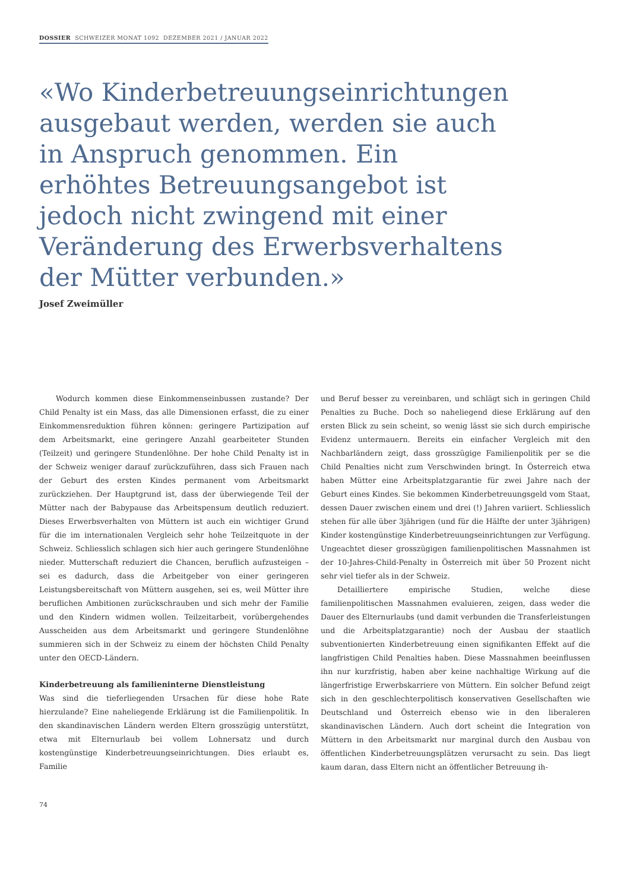DOSSIER SCHWEIZER MONAT 1092 DEZEMBER 2021 / JANUAR 2022
«Wo Kinderbetreuungseinrichtungen ausgebaut werden, werden sie auch in Anspruch genommen. Ein erhöhtes Betreuungsangebot ist jedoch nicht zwingend mit einer Veränderung des Erwerbsverhaltens der Mütter verbunden.»
Josef Zweimüller
Wodurch kommen diese Einkommenseinbussen zustande? Der Child Penalty ist ein Mass, das alle Dimensionen erfasst, die zu einer Einkommensreduktion führen können: geringere Partizipation auf dem Arbeitsmarkt, eine geringere Anzahl gearbeiteter Stunden (Teilzeit) und geringere Stundenlöhne. Der hohe Child Penalty ist in der Schweiz weniger darauf zurückzuführen, dass sich Frauen nach der Geburt des ersten Kindes permanent vom Arbeitsmarkt zurückziehen. Der Hauptgrund ist, dass der überwiegende Teil der Mütter nach der Babypause das Arbeitspensum deutlich reduziert. Dieses Erwerbsverhalten von Müttern ist auch ein wichtiger Grund für die im internationalen Vergleich sehr hohe Teilzeitquote in der Schweiz. Schliesslich schlagen sich hier auch geringere Stundenlöhne nieder. Mutterschaft reduziert die Chancen, beruflich aufzusteigen – sei es dadurch, dass die Arbeitgeber von einer geringeren Leistungsbereitschaft von Müttern ausgehen, sei es, weil Mütter ihre beruflichen Ambitionen zurückschrauben und sich mehr der Familie und den Kindern widmen wollen. Teilzeitarbeit, vorübergehendes Ausscheiden aus dem Arbeitsmarkt und geringere Stundenlöhne summieren sich in der Schweiz zu einem der höchsten Child Penalty unter den OECD-Ländern.
Kinderbetreuung als familieninterne Dienstleistung
Was sind die tieferliegenden Ursachen für diese hohe Rate hierzulande? Eine naheliegende Erklärung ist die Familienpolitik. In den skandinavischen Ländern werden Eltern grosszügig unterstützt, etwa mit Elternurlaub bei vollem Lohnersatz und durch kostengünstige Kinderbetreuungseinrichtungen. Dies erlaubt es, Familie
und Beruf besser zu vereinbaren, und schlägt sich in geringen Child Penalties zu Buche. Doch so naheliegend diese Erklärung auf den ersten Blick zu sein scheint, so wenig lässt sie sich durch empirische Evidenz untermauern. Bereits ein einfacher Vergleich mit den Nachbarländern zeigt, dass grosszügige Familienpolitik per se die Child Penalties nicht zum Verschwinden bringt. In Österreich etwa haben Mütter eine Arbeitsplatzgarantie für zwei Jahre nach der Geburt eines Kindes. Sie bekommen Kinderbetreuungsgeld vom Staat, dessen Dauer zwischen einem und drei (!) Jahren variiert. Schliesslich stehen für alle über 3jährigen (und für die Hälfte der unter 3jährigen) Kinder kostengünstige Kinderbetreuungseinrichtungen zur Verfügung. Ungeachtet dieser grosszügigen familienpolitischen Massnahmen ist der 10-Jahres-Child-Penalty in Österreich mit über 50 Prozent nicht sehr viel tiefer als in der Schweiz.
Detailliertere empirische Studien, welche diese familienpolitischen Massnahmen evaluieren, zeigen, dass weder die Dauer des Elternurlaubs (und damit verbunden die Transferleistungen und die Arbeitsplatzgarantie) noch der Ausbau der staatlich subventionierten Kinderbetreuung einen signifikanten Effekt auf die langfristigen Child Penalties haben. Diese Massnahmen beeinflussen ihn nur kurzfristig, haben aber keine nachhaltige Wirkung auf die längerfristige Erwerbskarriere von Müttern. Ein solcher Befund zeigt sich in den geschlechterpolitisch konservativen Gesellschaften wie Deutschland und Österreich ebenso wie in den liberaleren skandinavischen Ländern. Auch dort scheint die Integration von Müttern in den Arbeitsmarkt nur marginal durch den Ausbau von öffentlichen Kinderbetreuungsplätzen verursacht zu sein. Das liegt kaum daran, dass Eltern nicht an öffentlicher Betreuung ih-
74